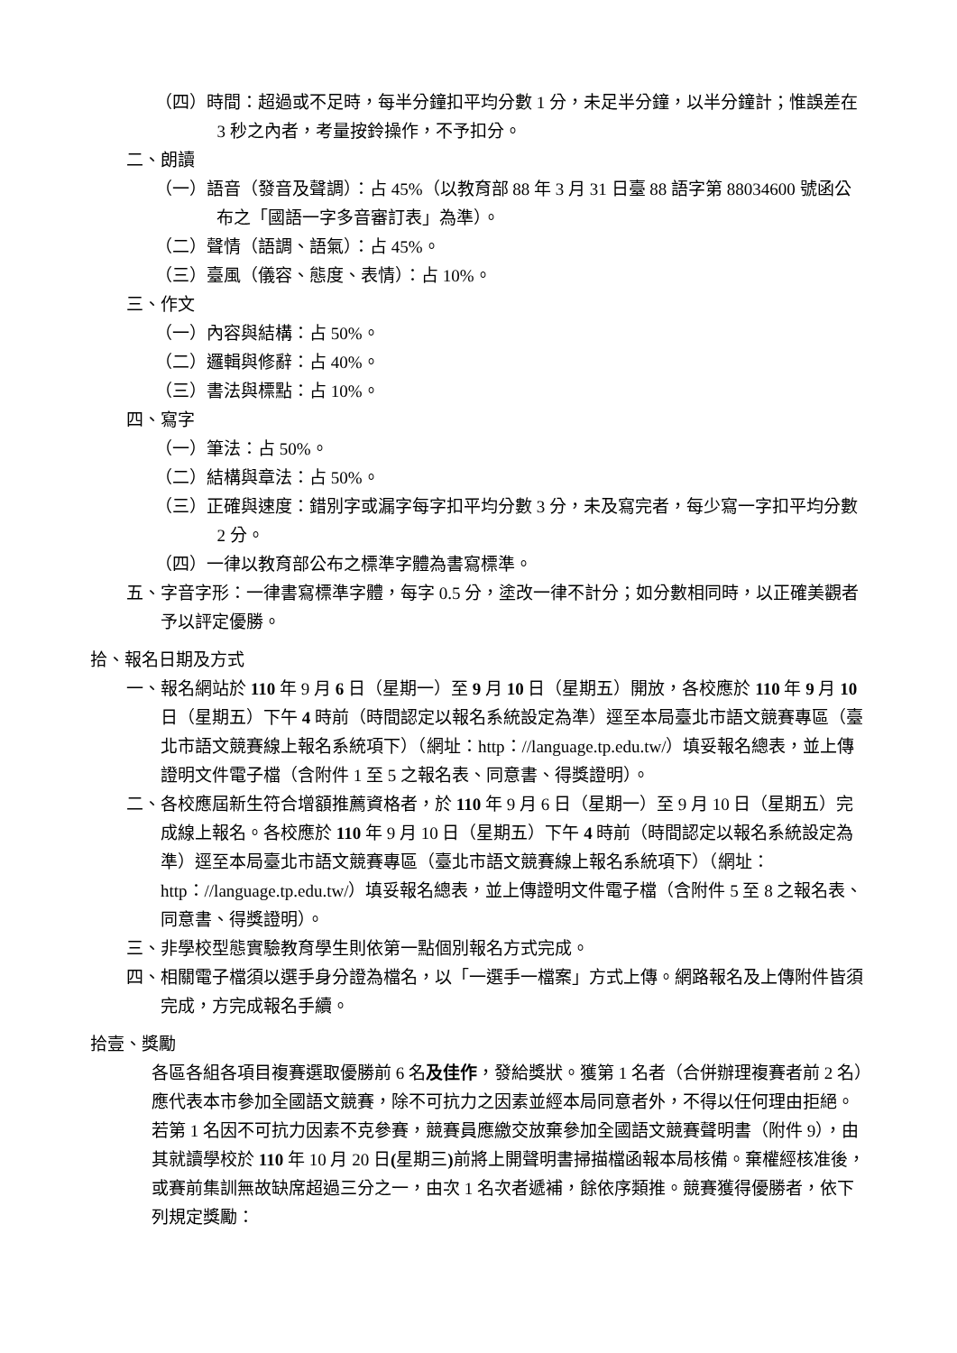（四）時間：超過或不足時，每半分鐘扣平均分數 1 分，未足半分鐘，以半分鐘計；惟誤差在 3 秒之內者，考量按鈴操作，不予扣分。
二、朗讀
（一）語音（發音及聲調）：占 45%（以教育部 88 年 3 月 31 日臺 88 語字第 88034600 號函公布之「國語一字多音審訂表」為準）。
（二）聲情（語調、語氣）：占 45%。
（三）臺風（儀容、態度、表情）：占 10%。
三、作文
（一）內容與結構：占 50%。
（二）邏輯與修辭：占 40%。
（三）書法與標點：占 10%。
四、寫字
（一）筆法：占 50%。
（二）結構與章法：占 50%。
（三）正確與速度：錯別字或漏字每字扣平均分數 3 分，未及寫完者，每少寫一字扣平均分數 2 分。
（四）一律以教育部公布之標準字體為書寫標準。
五、字音字形：一律書寫標準字體，每字 0.5 分，塗改一律不計分；如分數相同時，以正確美觀者予以評定優勝。
拾、報名日期及方式
一、報名網站於 110 年 9 月 6 日（星期一）至 9 月 10 日（星期五）開放，各校應於 110 年 9 月 10 日（星期五）下午 4 時前（時間認定以報名系統設定為準）逕至本局臺北市語文競賽專區（臺北市語文競賽線上報名系統項下）（網址：http：//language.tp.edu.tw/）填妥報名總表，並上傳證明文件電子檔（含附件 1 至 5 之報名表、同意書、得獎證明）。
二、各校應屆新生符合增額推薦資格者，於 110 年 9 月 6 日（星期一）至 9 月 10 日（星期五）完成線上報名。各校應於 110 年 9 月 10 日（星期五）下午 4 時前（時間認定以報名系統設定為準）逕至本局臺北市語文競賽專區（臺北市語文競賽線上報名系統項下）（網址：http：//language.tp.edu.tw/）填妥報名總表，並上傳證明文件電子檔（含附件 5 至 8 之報名表、同意書、得獎證明）。
三、非學校型態實驗教育學生則依第一點個別報名方式完成。
四、相關電子檔須以選手身分證為檔名，以「一選手一檔案」方式上傳。網路報名及上傳附件皆須完成，方完成報名手續。
拾壹、獎勵
各區各組各項目複賽選取優勝前 6 名及佳作，發給獎狀。獲第 1 名者（合併辦理複賽者前 2 名）應代表本市參加全國語文競賽，除不可抗力之因素並經本局同意者外，不得以任何理由拒絕。若第 1 名因不可抗力因素不克參賽，競賽員應繳交放棄參加全國語文競賽聲明書（附件 9），由其就讀學校於 110 年 10 月 20 日(星期三) 前將上開聲明書掃描檔函報本局核備。棄權經核准後，或賽前集訓無故缺席超過三分之一，由次 1 名次者遞補，餘依序類推。競賽獲得優勝者，依下列規定獎勵：